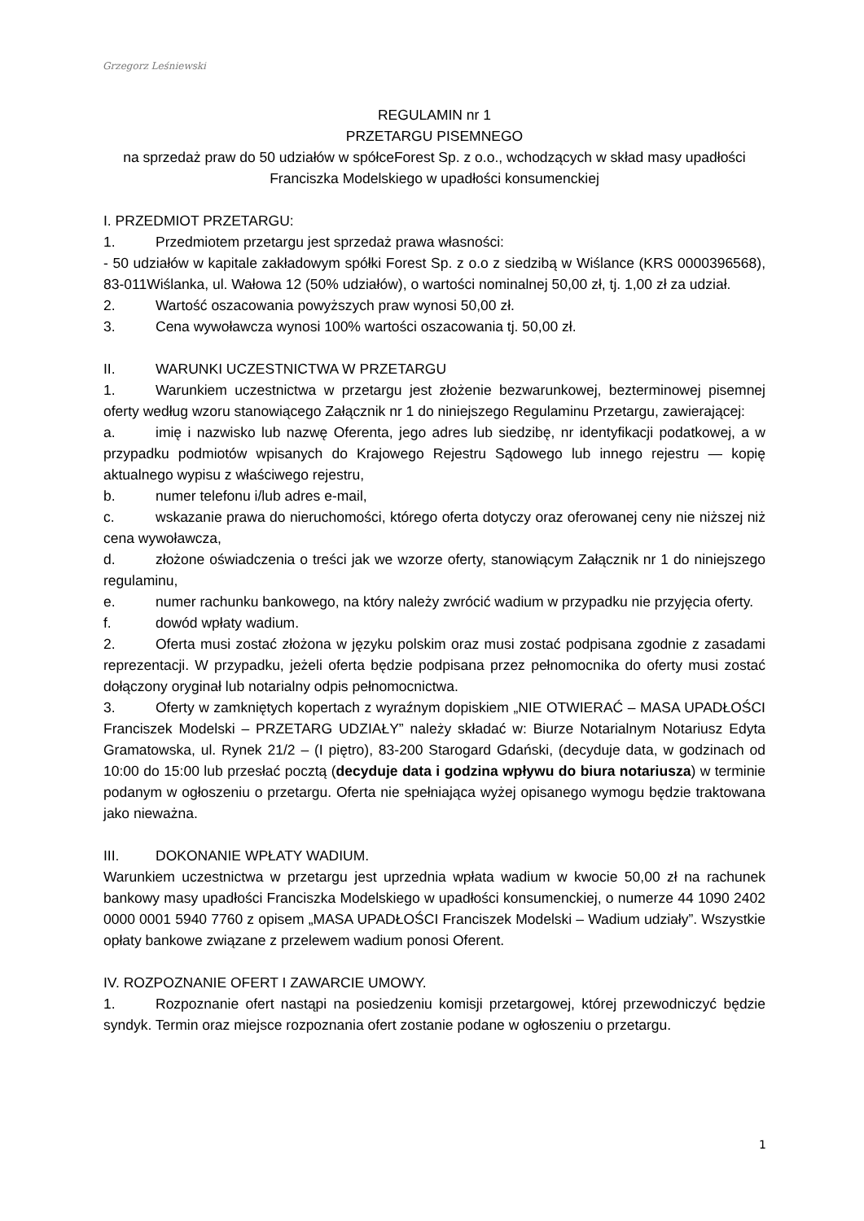Grzegorz Leśniewski
REGULAMIN nr 1
PRZETARGU PISEMNEGO
na sprzedaż praw do 50 udziałów w spółceForest Sp. z o.o., wchodzących w skład masy upadłości Franciszka Modelskiego w upadłości konsumenckiej
I. PRZEDMIOT PRZETARGU:
1. Przedmiotem przetargu jest sprzedaż prawa własności:
- 50 udziałów w kapitale zakładowym spółki Forest Sp. z o.o z siedzibą w Wiślance (KRS 0000396568), 83-011Wiślanka, ul. Wałowa 12 (50% udziałów), o wartości nominalnej 50,00 zł, tj. 1,00 zł za udział.
2. Wartość oszacowania powyższych praw wynosi 50,00 zł.
3. Cena wywoławcza wynosi 100% wartości oszacowania tj. 50,00 zł.
II. WARUNKI UCZESTNICTWA W PRZETARGU
1. Warunkiem uczestnictwa w przetargu jest złożenie bezwarunkowej, bezterminowej pisemnej oferty według wzoru stanowiącego Załącznik nr 1 do niniejszego Regulaminu Przetargu, zawierającej:
a. imię i nazwisko lub nazwę Oferenta, jego adres lub siedzibę, nr identyfikacji podatkowej, a w przypadku podmiotów wpisanych do Krajowego Rejestru Sądowego lub innego rejestru — kopię aktualnego wypisu z właściwego rejestru,
b. numer telefonu i/lub adres e-mail,
c. wskazanie prawa do nieruchomości, którego oferta dotyczy oraz oferowanej ceny nie niższej niż cena wywoławcza,
d. złożone oświadczenia o treści jak we wzorze oferty, stanowiącym Załącznik nr 1 do niniejszego regulaminu,
e. numer rachunku bankowego, na który należy zwrócić wadium w przypadku nie przyjęcia oferty.
f. dowód wpłaty wadium.
2. Oferta musi zostać złożona w języku polskim oraz musi zostać podpisana zgodnie z zasadami reprezentacji. W przypadku, jeżeli oferta będzie podpisana przez pełnomocnika do oferty musi zostać dołączony oryginał lub notarialny odpis pełnomocnictwa.
3. Oferty w zamkniętych kopertach z wyraźnym dopiskiem „NIE OTWIERAĆ – MASA UPADŁOŚCI Franciszek Modelski – PRZETARG UDZIAŁY” należy składać w: Biurze Notarialnym Notariusz Edyta Gramatowska, ul. Rynek 21/2 – (I piętro), 83-200 Starogard Gdański, (decyduje data, w godzinach od 10:00 do 15:00 lub przesłać pocztą (decyduje data i godzina wpływu do biura notariusza) w terminie podanym w ogłoszeniu o przetargu. Oferta nie spełniająca wyżej opisanego wymogu będzie traktowana jako nieważna.
III. DOKONANIE WPŁATY WADIUM.
Warunkiem uczestnictwa w przetargu jest uprzednia wpłata wadium w kwocie 50,00 zł na rachunek bankowy masy upadłości Franciszka Modelskiego w upadłości konsumenckiej, o numerze 44 1090 2402 0000 0001 5940 7760 z opisem „MASA UPADŁOŚCI Franciszek Modelski – Wadium udziały”. Wszystkie opłaty bankowe związane z przelewem wadium ponosi Oferent.
IV. ROZPOZNANIE OFERT I ZAWARCIE UMOWY.
1. Rozpoznanie ofert nastąpi na posiedzeniu komisji przetargowej, której przewodniczyć będzie syndyk. Termin oraz miejsce rozpoznania ofert zostanie podane w ogłoszeniu o przetargu.
1